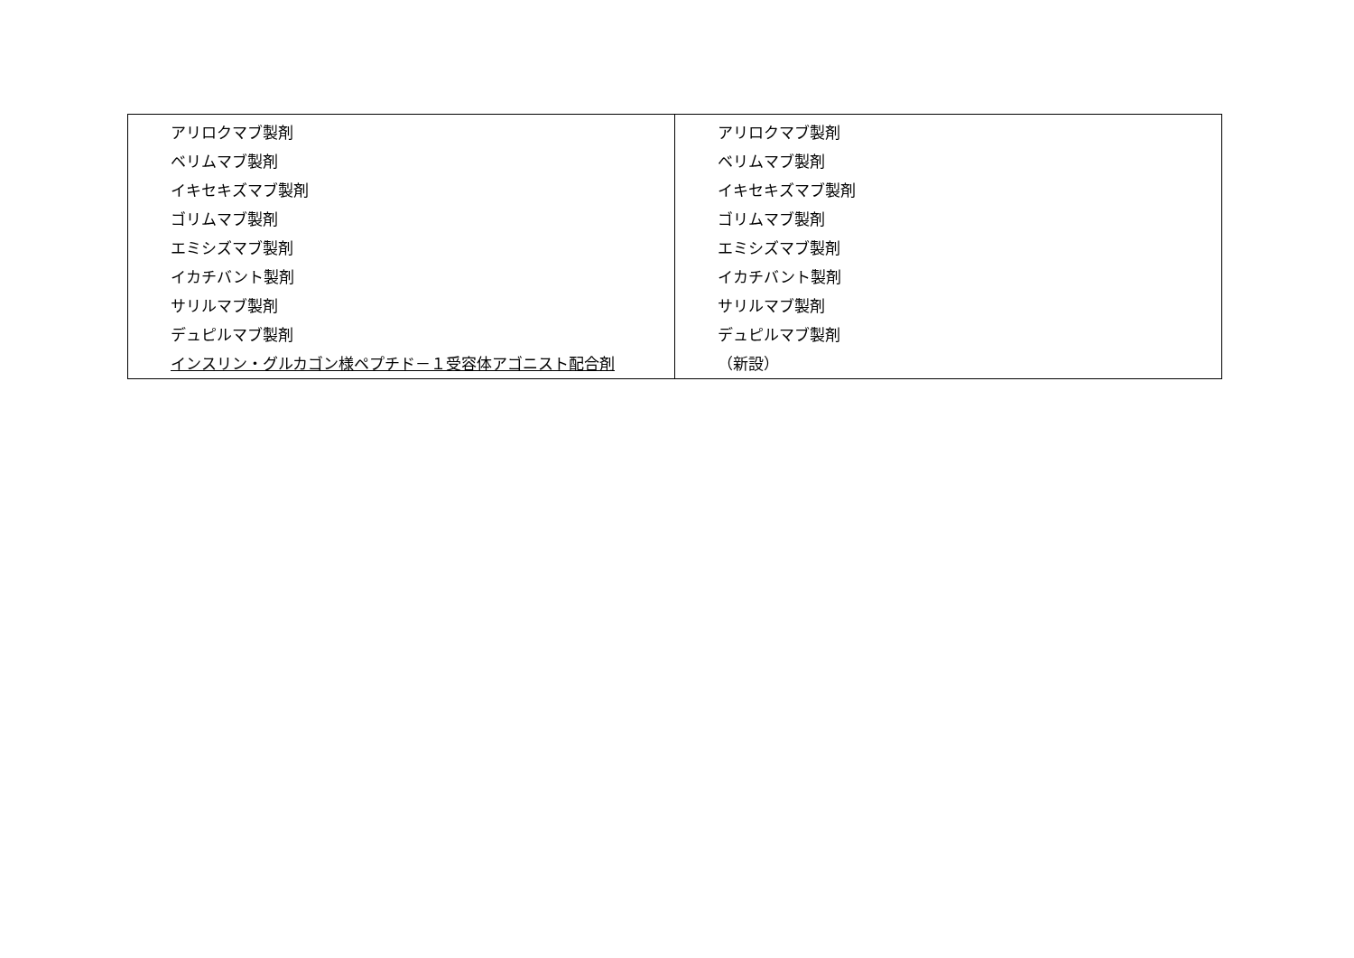| アリロクマブ製剤 ベリムマブ製剤 イキセキズマブ製剤 ゴリムマブ製剤 エミシズマブ製剤 イカチバント製剤 サリルマブ製剤 デュピルマブ製剤 インスリン・グルカゴン様ペプチド－１受容体アゴニスト配合剤 | アリロクマブ製剤 ベリムマブ製剤 イキセキズマブ製剤 ゴリムマブ製剤 エミシズマブ製剤 イカチバント製剤 サリルマブ製剤 デュピルマブ製剤 （新設） |